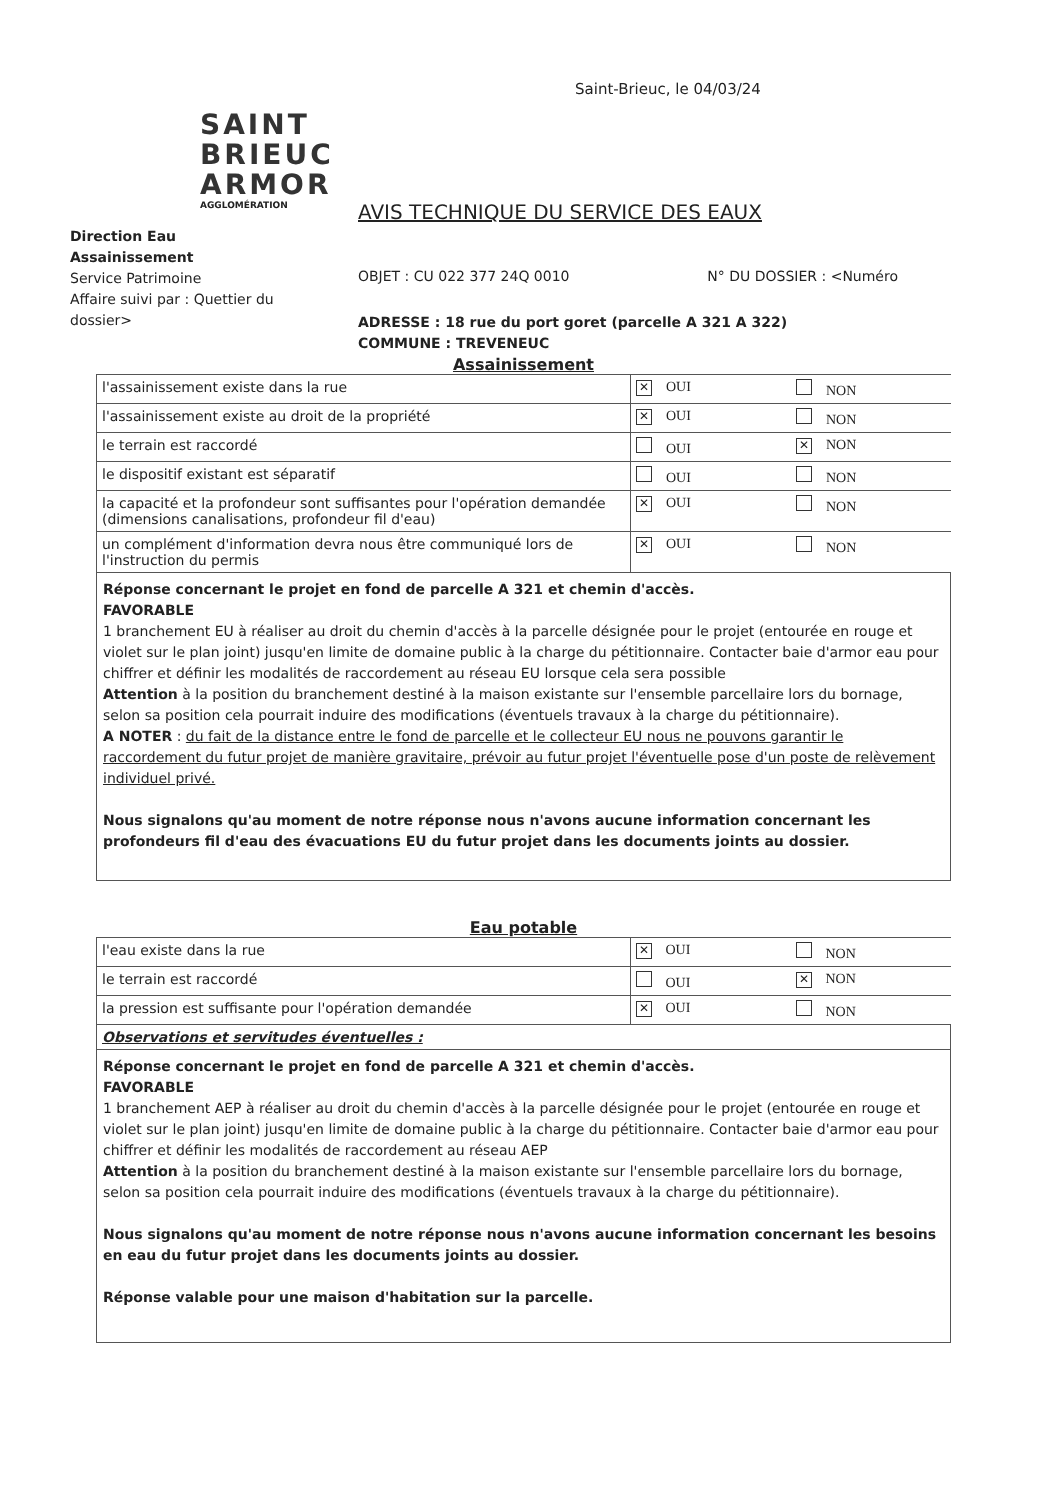Saint-Brieuc, le 04/03/24
SAINT
BRIEUC
ARMOR
AGGLOMÉRATION
AVIS TECHNIQUE DU SERVICE DES EAUX
Direction Eau Assainissement
Service Patrimoine
Affaire suivi par : Quettier du dossier>
OBJET : CU 022 377 24Q 0010 N° DU DOSSIER : <Numéro
ADRESSE : 18 rue du port goret (parcelle A 321 A 322)
COMMUNE : TREVENEUC
Assainissement
| l'assainissement existe dans la rue | ✕ OUI | NON |
| l'assainissement existe au droit de la propriété | ✕ OUI | NON |
| le terrain est raccordé | OUI | ✕ NON |
| le dispositif existant est séparatif | OUI | NON |
| la capacité et la profondeur sont suffisantes pour l'opération demandée (dimensions canalisations, profondeur fil d'eau) | ✕ OUI | NON |
| un complément d'information devra nous être communiqué lors de l'instruction du permis | ✕ OUI | NON |
Réponse concernant le projet en fond de parcelle A 321 et chemin d'accès.
FAVORABLE
1 branchement EU à réaliser au droit du chemin d'accès à la parcelle désignée pour le projet (entourée en rouge et violet sur le plan joint) jusqu'en limite de domaine public à la charge du pétitionnaire. Contacter baie d'armor eau pour chiffrer et définir les modalités de raccordement au réseau EU lorsque cela sera possible
Attention à la position du branchement destiné à la maison existante sur l'ensemble parcellaire lors du bornage, selon sa position cela pourrait induire des modifications (éventuels travaux à la charge du pétitionnaire).
A NOTER : du fait de la distance entre le fond de parcelle et le collecteur EU nous ne pouvons garantir le raccordement du futur projet de manière gravitaire, prévoir au futur projet l'éventuelle pose d'un poste de relèvement individuel privé.
Nous signalons qu'au moment de notre réponse nous n'avons aucune information concernant les profondeurs fil d'eau des évacuations EU du futur projet dans les documents joints au dossier.
Eau potable
| l'eau existe dans la rue | ✕ OUI | NON |
| le terrain est raccordé | OUI | ✕ NON |
| la pression est suffisante pour l'opération demandée | ✕ OUI | NON |
| Observations et servitudes éventuelles : | | |
Réponse concernant le projet en fond de parcelle A 321 et chemin d'accès.
FAVORABLE
1 branchement AEP à réaliser au droit du chemin d'accès à la parcelle désignée pour le projet (entourée en rouge et violet sur le plan joint) jusqu'en limite de domaine public à la charge du pétitionnaire. Contacter baie d'armor eau pour chiffrer et définir les modalités de raccordement au réseau AEP
Attention à la position du branchement destiné à la maison existante sur l'ensemble parcellaire lors du bornage, selon sa position cela pourrait induire des modifications (éventuels travaux à la charge du pétitionnaire).
Nous signalons qu'au moment de notre réponse nous n'avons aucune information concernant les besoins en eau du futur projet dans les documents joints au dossier.
Réponse valable pour une maison d'habitation sur la parcelle.